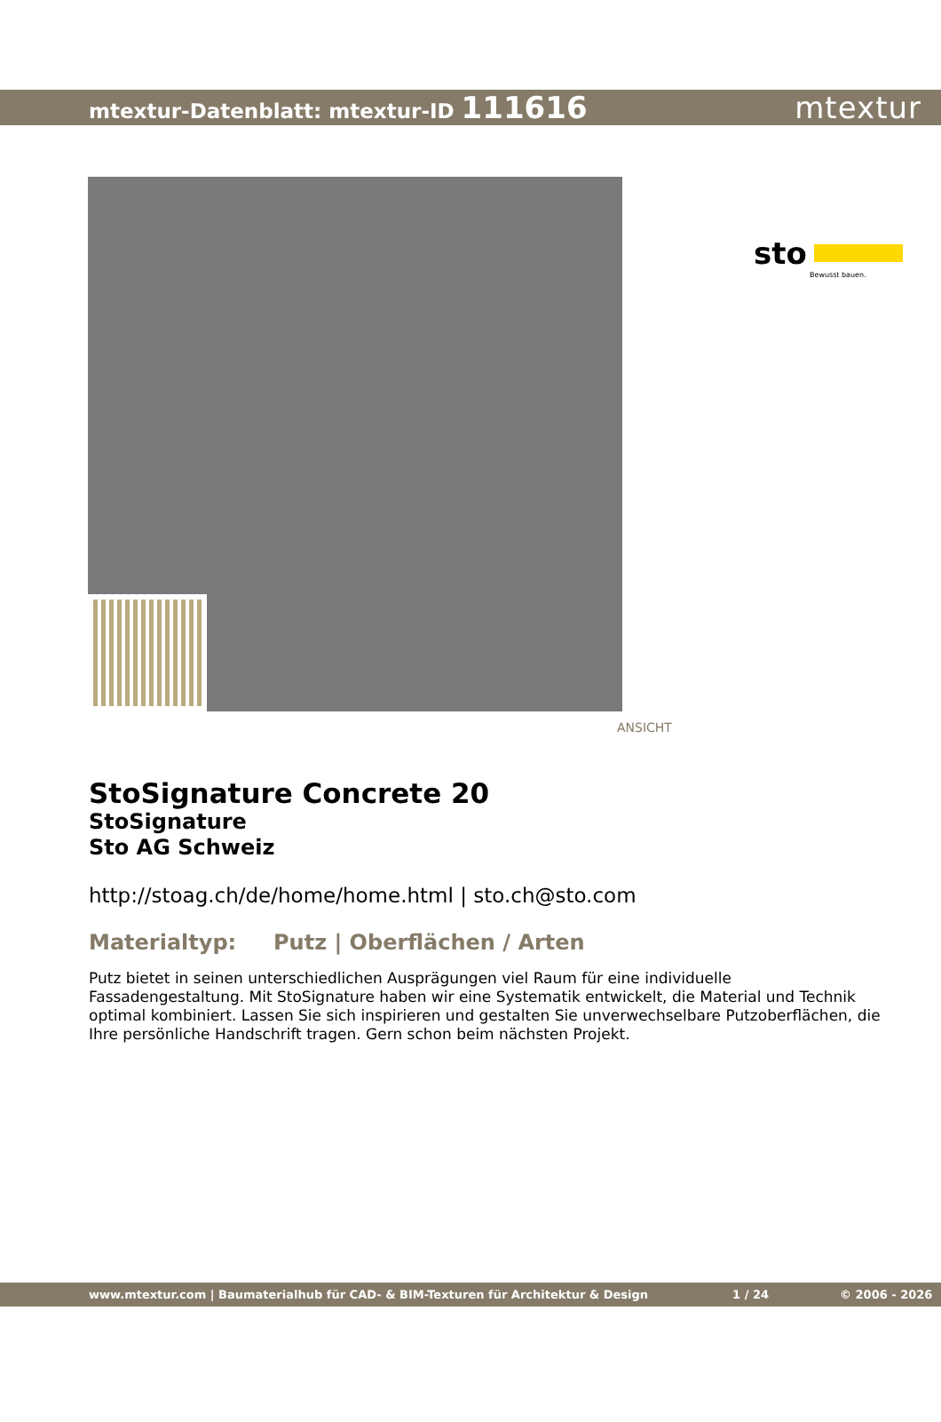mtextur-Datenblatt: mtextur-ID 111616
mtextur
sto
Bewusst bauen.
ANSICHT
StoSignature Concrete 20
StoSignature
Sto AG Schweiz
http://stoag.ch/de/home/home.html | sto.ch@sto.com
Materialtyp: Putz | Oberflächen / Arten
Putz bietet in seinen unterschiedlichen Ausprägungen viel Raum für eine individuelle Fassadengestaltung. Mit StoSignature haben wir eine Systematik entwickelt, die Material und Technik optimal kombiniert. Lassen Sie sich inspirieren und gestalten Sie unverwechselbare Putzoberflächen, die Ihre persönliche Handschrift tragen. Gern schon beim nächsten Projekt.
www.mtextur.com | Baumaterialhub für CAD- & BIM-Texturen für Architektur & Design 1 / 24 © 2006 - 2026